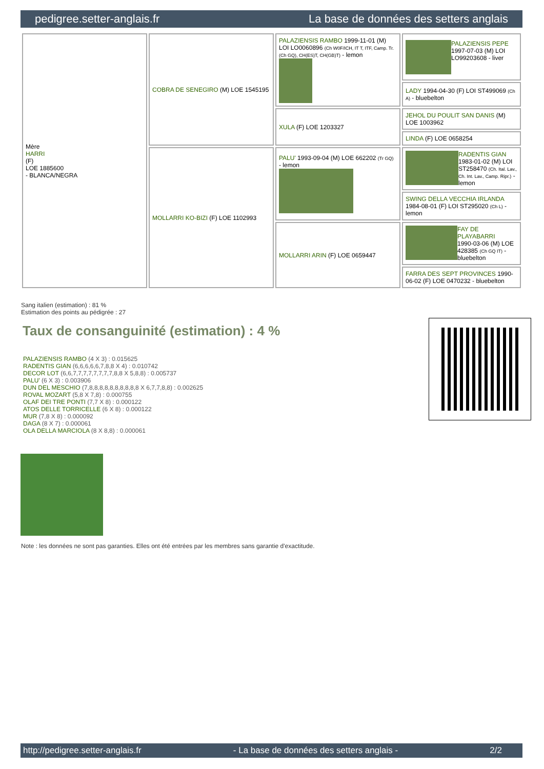pedigree.setter-anglais.fr La base de données des setters anglais
| Mère HARRI (F) LOE 1885600 - BLANCA/NEGRA | COBRA DE SENEGIRO (M) LOE 1545195 | PALAZIENSIS RAMBO 1999-11-01 (M) LOI LO0060896 (Ch W0F/ICH, IT T, ITF, Camp. Tr. (Ch GQ), CH(ES)T, CH(GB)T) - lemon | PALAZIENSIS PEPE 1997-07-03 (M) LOI LO99203608 - liver |
| | | | LADY 1994-04-30 (F) LOI ST499069 (Ch A) - bluebelton |
| | | XULA (F) LOE 1203327 | JEHOL DU POULIT SAN DANIS (M) LOE 1003962 |
| | | | LINDA (F) LOE 0658254 |
| | MOLLARRI KO-BIZI (F) LOE 1102993 | PALU' 1993-09-04 (M) LOE 662202 (Tr GQ) - lemon | RADENTIS GIAN 1983-01-02 (M) LOI ST258470 (Ch. Ital. Lav., Ch. Int. Lav., Camp. Ripr.) - lemon |
| | | | SWING DELLA VECCHIA IRLANDA 1984-08-01 (F) LOI ST295020 (Ch L) - lemon |
| | | MOLLARRI ARIN (F) LOE 0659447 | FAY DE PLAYABARRI 1990-03-06 (M) LOE 428385 (Ch GQ IT) - bluebelton |
| | | | FARRA DES SEPT PROVINCES 1990-06-02 (F) LOE 0470232 - bluebelton |
Sang italien (estimation) : 81 %
Estimation des points au pédigrée : 27
Taux de consanguinité (estimation) : 4 %
PALAZIENSIS RAMBO (4 X 3) : 0.015625
RADENTIS GIAN (6,6,6,6,6,7,8,8 X 4) : 0.010742
DECOR LOT (6,6,7,7,7,7,7,7,7,7,8,8 X 5,8,8) : 0.005737
PALU' (6 X 3) : 0.003906
DUN DEL MESCHIO (7,8,8,8,8,8,8,8,8,8,8 X 6,7,7,8,8) : 0.002625
ROVAL MOZART (5,8 X 7,8) : 0.000755
OLAF DEI TRE PONTI (7,7 X 8) : 0.000122
ATOS DELLE TORRICELLE (6 X 8) : 0.000122
MUR (7,8 X 8) : 0.000092
DAGA (8 X 7) : 0.000061
OLA DELLA MARCIOLA (8 X 8,8) : 0.000061
Note : les données ne sont pas garanties. Elles ont été entrées par les membres sans garantie d'exactitude.
http://pedigree.setter-anglais.fr - La base de données des setters anglais - 2/2